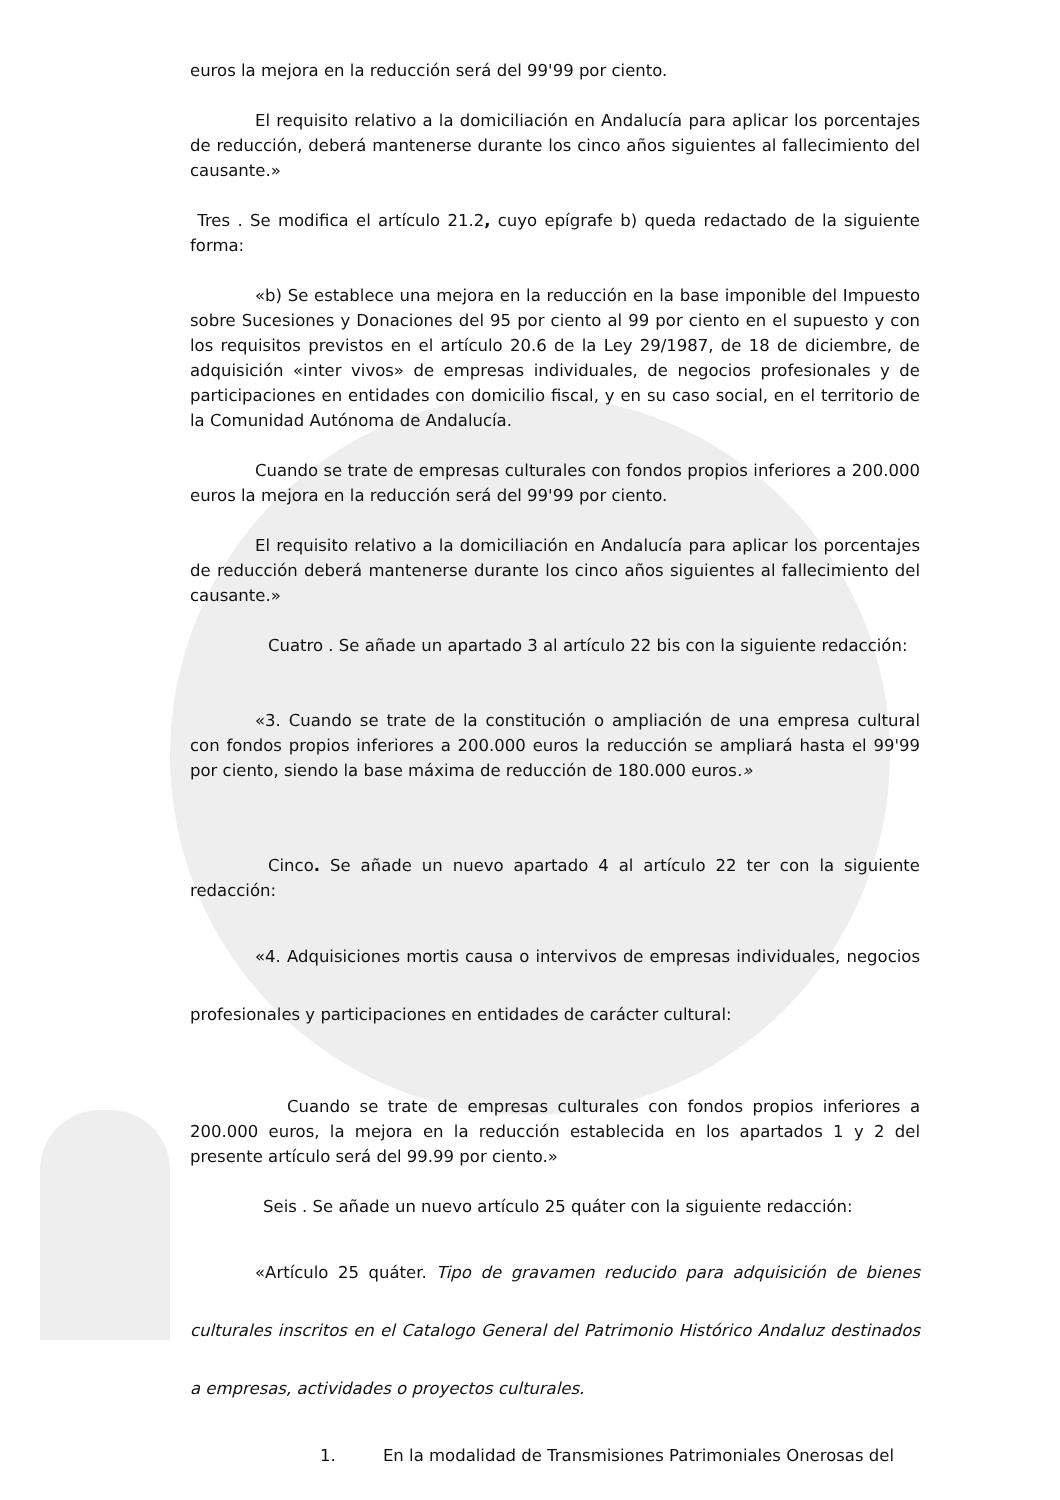euros la mejora en la reducción será del 99'99 por ciento.
El requisito relativo a la domiciliación en Andalucía para aplicar los porcentajes de reducción, deberá mantenerse durante los cinco años siguientes al fallecimiento del causante.»
Tres . Se modifica el artículo 21.2, cuyo epígrafe b) queda redactado de la siguiente forma:
«b) Se establece una mejora en la reducción en la base imponible del Impuesto sobre Sucesiones y Donaciones del 95 por ciento al 99 por ciento en el supuesto y con los requisitos previstos en el artículo 20.6 de la Ley 29/1987, de 18 de diciembre, de adquisición «inter vivos» de empresas individuales, de negocios profesionales y de participaciones en entidades con domicilio fiscal, y en su caso social, en el territorio de la Comunidad Autónoma de Andalucía.
Cuando se trate de empresas culturales con fondos propios inferiores a 200.000 euros la mejora en la reducción será del 99'99 por ciento.
El requisito relativo a la domiciliación en Andalucía para aplicar los porcentajes de reducción deberá mantenerse durante los cinco años siguientes al fallecimiento del causante.»
Cuatro . Se añade un apartado 3 al artículo 22 bis con la siguiente redacción:
«3. Cuando se trate de la constitución o ampliación de una empresa cultural con fondos propios inferiores a 200.000 euros la reducción se ampliará hasta el 99'99 por ciento, siendo la base máxima de reducción de 180.000 euros.»
Cinco. Se añade un nuevo apartado 4 al artículo 22 ter con la siguiente redacción:
«4. Adquisiciones mortis causa o intervivos de empresas individuales, negocios profesionales y participaciones en entidades de carácter cultural:
Cuando se trate de empresas culturales con fondos propios inferiores a 200.000 euros, la mejora en la reducción establecida en los apartados 1 y 2 del presente artículo será del 99.99 por ciento.»
Seis . Se añade un nuevo artículo 25 quáter con la siguiente redacción:
«Artículo 25 quáter. Tipo de gravamen reducido para adquisición de bienes culturales inscritos en el Catalogo General del Patrimonio Histórico Andaluz destinados a empresas, actividades o proyectos culturales.
1. En la modalidad de Transmisiones Patrimoniales Onerosas del